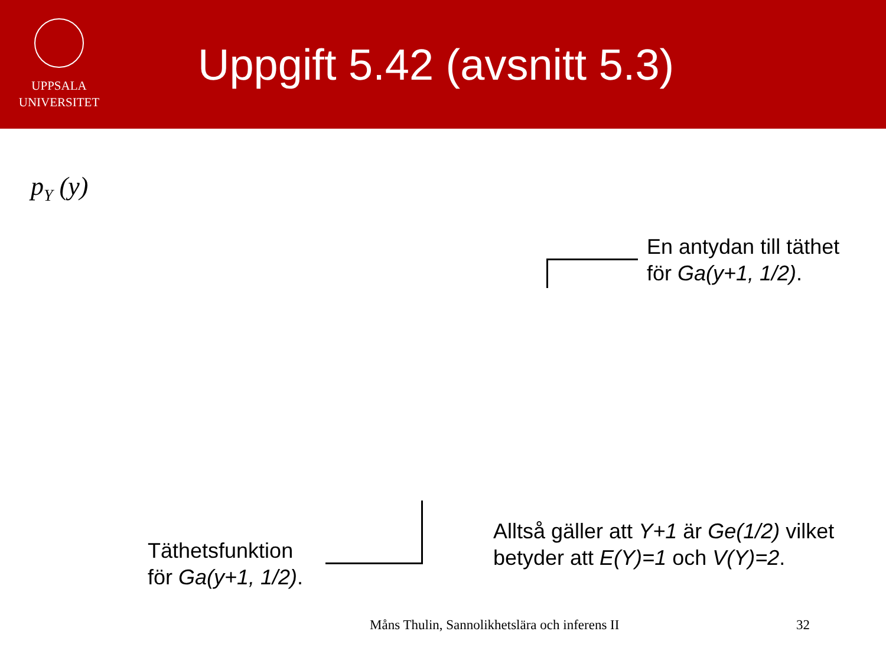UPPSALA
UNIVERSITET
Uppgift 5.42 (avsnitt 5.3)
p<sub>Y</sub> (y)
En antydan till täthet
för Ga(y+1, 1/2).
Täthetsfunktion
för Ga(y+1, 1/2).
Alltså gäller att Y+1 är Ge(1/2) vilket
betyder att E(Y)=1 och V(Y)=2.
Måns Thulin, Sannolikhetslära och inferens II
32